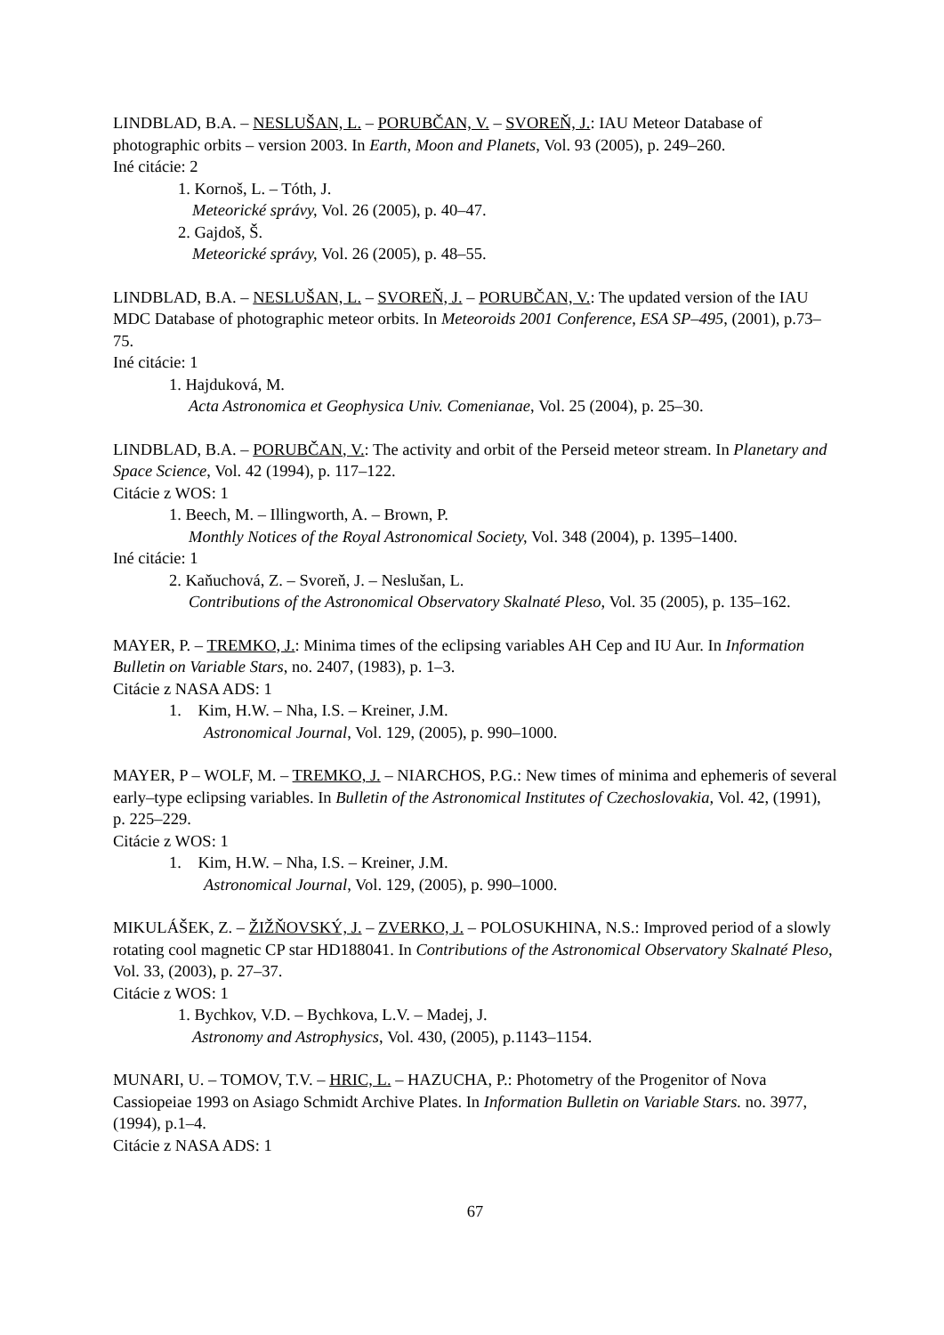LINDBLAD, B.A. – NESLUŠAN, L. – PORUBČAN, V. – SVOREŇ, J.: IAU Meteor Database of photographic orbits – version 2003. In Earth, Moon and Planets, Vol. 93 (2005), p. 249–260.
Iné citácie: 2
1. Kornoš, L. – Tóth, J.
Meteorické správy, Vol. 26 (2005), p. 40–47.
2. Gajdoš, Š.
Meteorické správy, Vol. 26 (2005), p. 48–55.
LINDBLAD, B.A. – NESLUŠAN, L. – SVOREŇ, J. – PORUBČAN, V.: The updated version of the IAU MDC Database of photographic meteor orbits. In Meteoroids 2001 Conference, ESA SP–495, (2001), p.73–75.
Iné citácie: 1
1. Hajduková, M.
Acta Astronomica et Geophysica Univ. Comenianae, Vol. 25 (2004), p. 25–30.
LINDBLAD, B.A. – PORUBČAN, V.: The activity and orbit of the Perseid meteor stream. In Planetary and Space Science, Vol. 42 (1994), p. 117–122.
Citácie z WOS: 1
1. Beech, M. – Illingworth, A. – Brown, P.
Monthly Notices of the Royal Astronomical Society, Vol. 348 (2004), p. 1395–1400.
Iné citácie: 1
2. Kaňuchová, Z. – Svoreň, J. – Neslušan, L.
Contributions of the Astronomical Observatory Skalnaté Pleso, Vol. 35 (2005), p. 135–162.
MAYER, P. – TREMKO, J.: Minima times of the eclipsing variables AH Cep and IU Aur. In Information Bulletin on Variable Stars, no. 2407, (1983), p. 1–3.
Citácie z NASA ADS: 1
1. Kim, H.W. – Nha, I.S. – Kreiner, J.M.
Astronomical Journal, Vol. 129, (2005), p. 990–1000.
MAYER, P – WOLF, M. – TREMKO, J. – NIARCHOS, P.G.: New times of minima and ephemeris of several early–type eclipsing variables. In Bulletin of the Astronomical Institutes of Czechoslovakia, Vol. 42, (1991), p. 225–229.
Citácie z WOS: 1
1. Kim, H.W. – Nha, I.S. – Kreiner, J.M.
Astronomical Journal, Vol. 129, (2005), p. 990–1000.
MIKULÁŠEK, Z. – ŽIŽŇOVSKÝ, J. – ZVERKO, J. – POLOSUKHINA, N.S.: Improved period of a slowly rotating cool magnetic CP star HD188041. In Contributions of the Astronomical Observatory Skalnaté Pleso, Vol. 33, (2003), p. 27–37.
Citácie z WOS: 1
1. Bychkov, V.D. – Bychkova, L.V. – Madej, J.
Astronomy and Astrophysics, Vol. 430, (2005), p.1143–1154.
MUNARI, U. – TOMOV, T.V. – HRIC, L. – HAZUCHA, P.: Photometry of the Progenitor of Nova Cassiopeiae 1993 on Asiago Schmidt Archive Plates. In Information Bulletin on Variable Stars. no. 3977, (1994), p.1–4.
Citácie z NASA ADS: 1
67